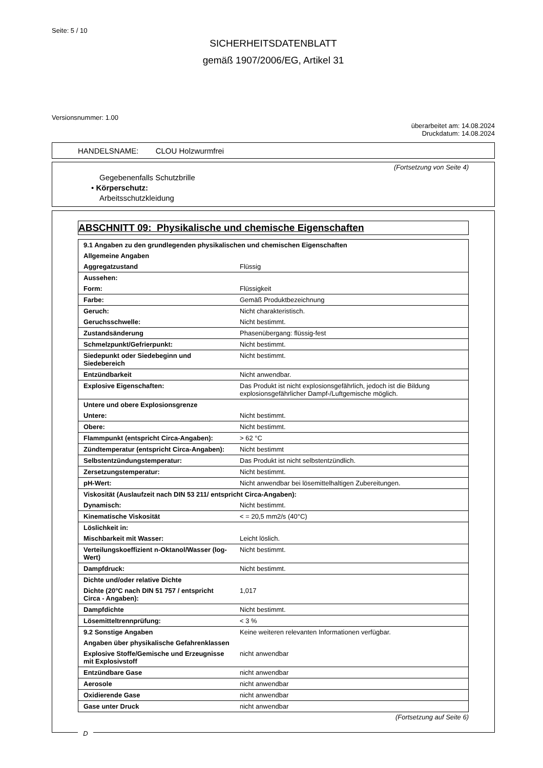Seite: 5 / 10
SICHERHEITSDATENBLATT
gemäß 1907/2006/EG, Artikel 31
Versionsnummer: 1.00
überarbeitet am: 14.08.2024
Druckdatum: 14.08.2024
HANDELSNAME: CLOU Holzwurmfrei
(Fortsetzung von Seite 4)
Gegebenenfalls Schutzbrille
• Körperschutz:
Arbeitsschutzkleidung
ABSCHNITT 09: Physikalische und chemische Eigenschaften
| 9.1 Angaben zu den grundlegenden physikalischen und chemischen Eigenschaften | |
| Allgemeine Angaben | |
| Aggregatzustand | Flüssig |
| Aussehen: | |
| Form: | Flüssigkeit |
| Farbe: | Gemäß Produktbezeichnung |
| Geruch: | Nicht charakteristisch. |
| Geruchsschwelle: | Nicht bestimmt. |
| Zustandsänderung | Phasenübergang: flüssig-fest |
| Schmelzpunkt/Gefrierpunkt: | Nicht bestimmt. |
| Siedepunkt oder Siedebeginn und Siedebereich | Nicht bestimmt. |
| Entzündbarkeit | Nicht anwendbar. |
| Explosive Eigenschaften: | Das Produkt ist nicht explosionsgefährlich, jedoch ist die Bildung explosionsgefährlicher Dampf-/Luftgemische möglich. |
| Untere und obere Explosionsgrenze | |
| Untere: | Nicht bestimmt. |
| Obere: | Nicht bestimmt. |
| Flammpunkt (entspricht Circa-Angaben): | > 62 °C |
| Zündtemperatur (entspricht Circa-Angaben): | Nicht bestimmt |
| Selbstentzündungstemperatur: | Das Produkt ist nicht selbstentzündlich. |
| Zersetzungstemperatur: | Nicht bestimmt. |
| pH-Wert: | Nicht anwendbar bei lösemittelhaltigen Zubereitungen. |
| Viskosität (Auslaufzeit nach DIN 53 211/ entspricht Circa-Angaben): | |
| Dynamisch: | Nicht bestimmt. |
| Kinematische Viskosität | < = 20,5 mm2/s (40°C) |
| Löslichkeit in: | |
| Mischbarkeit mit Wasser: | Leicht löslich. |
| Verteilungskoeffizient n-Oktanol/Wasser (log-Wert) | Nicht bestimmt. |
| Dampfdruck: | Nicht bestimmt. |
| Dichte und/oder relative Dichte | |
| Dichte (20°C nach DIN 51 757 / entspricht Circa - Angaben): | 1,017 |
| Dampfdichte | Nicht bestimmt. |
| Lösemitteltrennprüfung: | < 3 % |
| 9.2 Sonstige Angaben | Keine weiteren relevanten Informationen verfügbar. |
| Angaben über physikalische Gefahrenklassen | |
| Explosive Stoffe/Gemische und Erzeugnisse mit Explosivstoff | nicht anwendbar |
| Entzündbare Gase | nicht anwendbar |
| Aerosole | nicht anwendbar |
| Oxidierende Gase | nicht anwendbar |
| Gase unter Druck | nicht anwendbar |
(Fortsetzung auf Seite 6)
D